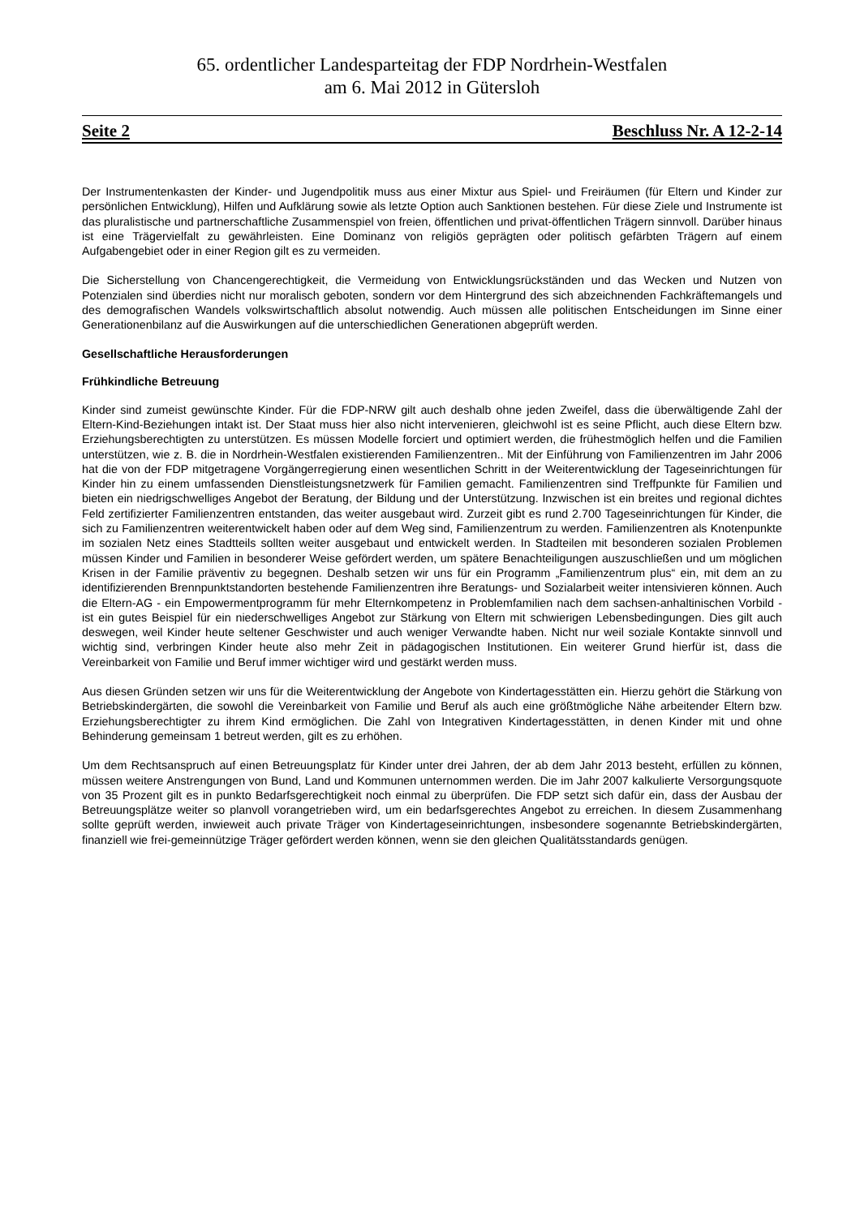65. ordentlicher Landesparteitag der FDP Nordrhein-Westfalen
am 6. Mai 2012 in Gütersloh
Seite 2 Beschluss Nr. A 12-2-14
Der Instrumentenkasten der Kinder- und Jugendpolitik muss aus einer Mixtur aus Spiel- und Freiräumen (für Eltern und Kinder zur persönlichen Entwicklung), Hilfen und Aufklärung sowie als letzte Option auch Sanktionen bestehen. Für diese Ziele und Instrumente ist das pluralistische und partnerschaftliche Zusammenspiel von freien, öffentlichen und privat-öffentlichen Trägern sinnvoll. Darüber hinaus ist eine Trägervielfalt zu gewährleisten. Eine Dominanz von religiös geprägten oder politisch gefärbten Trägern auf einem Aufgabengebiet oder in einer Region gilt es zu vermeiden.
Die Sicherstellung von Chancengerechtigkeit, die Vermeidung von Entwicklungsrückständen und das Wecken und Nutzen von Potenzialen sind überdies nicht nur moralisch geboten, sondern vor dem Hintergrund des sich abzeichnenden Fachkräftemangels und des demografischen Wandels volkswirtschaftlich absolut notwendig. Auch müssen alle politischen Entscheidungen im Sinne einer Generationenbilanz auf die Auswirkungen auf die unterschiedlichen Generationen abgeprüft werden.
Gesellschaftliche Herausforderungen
Frühkindliche Betreuung
Kinder sind zumeist gewünschte Kinder. Für die FDP-NRW gilt auch deshalb ohne jeden Zweifel, dass die überwältigende Zahl der Eltern-Kind-Beziehungen intakt ist. Der Staat muss hier also nicht intervenieren, gleichwohl ist es seine Pflicht, auch diese Eltern bzw. Erziehungsberechtigten zu unterstützen. Es müssen Modelle forciert und optimiert werden, die frühestmöglich helfen und die Familien unterstützen, wie z. B. die in Nordrhein-Westfalen existierenden Familienzentren.. Mit der Einführung von Familienzentren im Jahr 2006 hat die von der FDP mitgetragene Vorgängerregierung einen wesentlichen Schritt in der Weiterentwicklung der Tageseinrichtungen für Kinder hin zu einem umfassenden Dienstleistungsnetzwerk für Familien gemacht. Familienzentren sind Treffpunkte für Familien und bieten ein niedrigschwelliges Angebot der Beratung, der Bildung und der Unterstützung. Inzwischen ist ein breites und regional dichtes Feld zertifizierter Familienzentren entstanden, das weiter ausgebaut wird. Zurzeit gibt es rund 2.700 Tageseinrichtungen für Kinder, die sich zu Familienzentren weiterentwickelt haben oder auf dem Weg sind, Familienzentrum zu werden. Familienzentren als Knotenpunkte im sozialen Netz eines Stadtteils sollten weiter ausgebaut und entwickelt werden. In Stadteilen mit besonderen sozialen Problemen müssen Kinder und Familien in besonderer Weise gefördert werden, um spätere Benachteiligungen auszuschließen und um möglichen Krisen in der Familie präventiv zu begegnen. Deshalb setzen wir uns für ein Programm „Familienzentrum plus“ ein, mit dem an zu identifizierenden Brennpunktstandorten bestehende Familienzentren ihre Beratungs- und Sozialarbeit weiter intensivieren können. Auch die Eltern-AG - ein Empowermentprogramm für mehr Elternkompetenz in Problemfamilien nach dem sachsen-anhaltinischen Vorbild - ist ein gutes Beispiel für ein niederschwelliges Angebot zur Stärkung von Eltern mit schwierigen Lebensbedingungen. Dies gilt auch deswegen, weil Kinder heute seltener Geschwister und auch weniger Verwandte haben. Nicht nur weil soziale Kontakte sinnvoll und wichtig sind, verbringen Kinder heute also mehr Zeit in pädagogischen Institutionen. Ein weiterer Grund hierfür ist, dass die Vereinbarkeit von Familie und Beruf immer wichtiger wird und gestärkt werden muss.
Aus diesen Gründen setzen wir uns für die Weiterentwicklung der Angebote von Kindertagesstätten ein. Hierzu gehört die Stärkung von Betriebskindergärten, die sowohl die Vereinbarkeit von Familie und Beruf als auch eine größtmögliche Nähe arbeitender Eltern bzw. Erziehungsberechtigter zu ihrem Kind ermöglichen. Die Zahl von Integrativen Kindertagesstätten, in denen Kinder mit und ohne Behinderung gemeinsam 1 betreut werden, gilt es zu erhöhen.
Um dem Rechtsanspruch auf einen Betreuungsplatz für Kinder unter drei Jahren, der ab dem Jahr 2013 besteht, erfüllen zu können, müssen weitere Anstrengungen von Bund, Land und Kommunen unternommen werden. Die im Jahr 2007 kalkulierte Versorgungsquote von 35 Prozent gilt es in punkto Bedarfsgerechtigkeit noch einmal zu überprüfen. Die FDP setzt sich dafür ein, dass der Ausbau der Betreuungsplätze weiter so planvoll vorangetrieben wird, um ein bedarfsgerechtes Angebot zu erreichen. In diesem Zusammenhang sollte geprüft werden, inwieweit auch private Träger von Kindertageseinrichtungen, insbesondere sogenannte Betriebskindergärten, finanziell wie frei-gemeinnützige Träger gefördert werden können, wenn sie den gleichen Qualitätsstandards genügen.